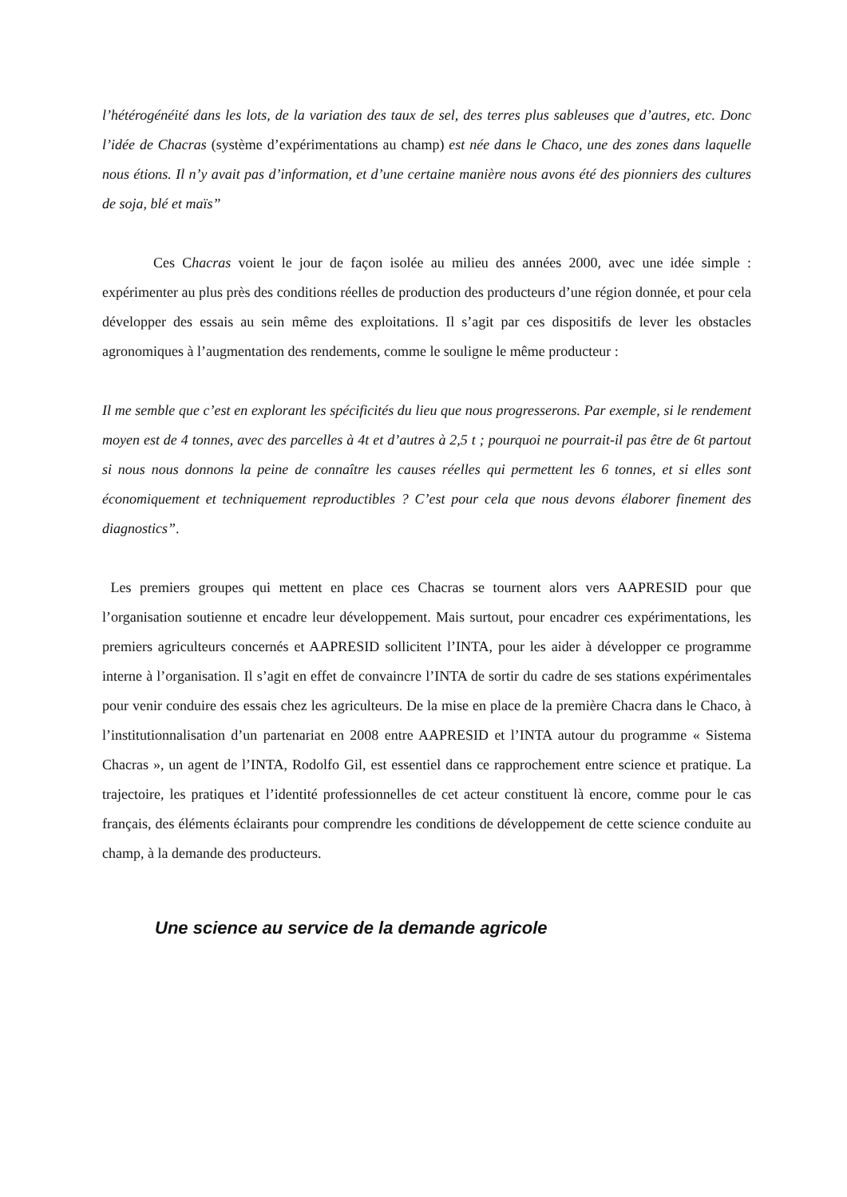l’hétérogénéité dans les lots, de la variation des taux de sel, des terres plus sableuses que d’autres, etc. Donc l’idée de Chacras (système d’expérimentations au champ) est née dans le Chaco, une des zones dans laquelle nous étions. Il n’y avait pas d’information, et d’une certaine manière nous avons été des pionniers des cultures de soja, blé et maïs”
Ces Chacras voient le jour de façon isolée au milieu des années 2000, avec une idée simple : expérimenter au plus près des conditions réelles de production des producteurs d’une région donnée, et pour cela développer des essais au sein même des exploitations. Il s’agit par ces dispositifs de lever les obstacles agronomiques à l’augmentation des rendements, comme le souligne le même producteur :
Il me semble que c’est en explorant les spécificités du lieu que nous progresserons. Par exemple, si le rendement moyen est de 4 tonnes, avec des parcelles à 4t et d’autres à 2,5 t ; pourquoi ne pourrait-il pas être de 6t partout si nous nous donnons la peine de connaître les causes réelles qui permettent les 6 tonnes, et si elles sont économiquement et techniquement reproductibles ? C’est pour cela que nous devons élaborer finement des diagnostics”.
Les premiers groupes qui mettent en place ces Chacras se tournent alors vers AAPRESID pour que l’organisation soutienne et encadre leur développement. Mais surtout, pour encadrer ces expérimentations, les premiers agriculteurs concernés et AAPRESID sollicitent l’INTA, pour les aider à développer ce programme interne à l’organisation. Il s’agit en effet de convaincre l’INTA de sortir du cadre de ses stations expérimentales pour venir conduire des essais chez les agriculteurs. De la mise en place de la première Chacra dans le Chaco, à l’institutionnalisation d’un partenariat en 2008 entre AAPRESID et l’INTA autour du programme « Sistema Chacras », un agent de l’INTA, Rodolfo Gil, est essentiel dans ce rapprochement entre science et pratique. La trajectoire, les pratiques et l’identité professionnelles de cet acteur constituent là encore, comme pour le cas français, des éléments éclairants pour comprendre les conditions de développement de cette science conduite au champ, à la demande des producteurs.
Une science au service de la demande agricole